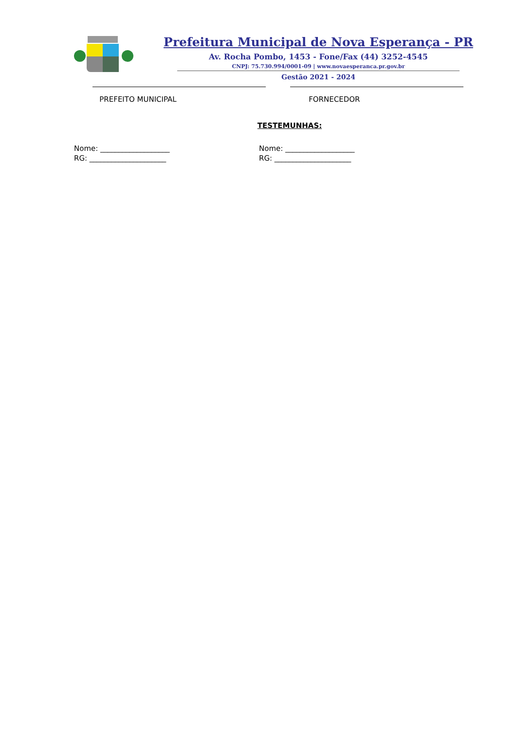Prefeitura Municipal de Nova Esperança - PR
Av. Rocha Pombo, 1453 - Fone/Fax (44) 3252-4545
CNPJ: 75.730.994/0001-09 | www.novaesperanca.pr.gov.br
Gestão 2021 - 2024
PREFEITO MUNICIPAL FORNECEDOR
TESTEMUNHAS:
Nome: ___________________
RG: _____________________
Nome: ___________________
RG: _____________________